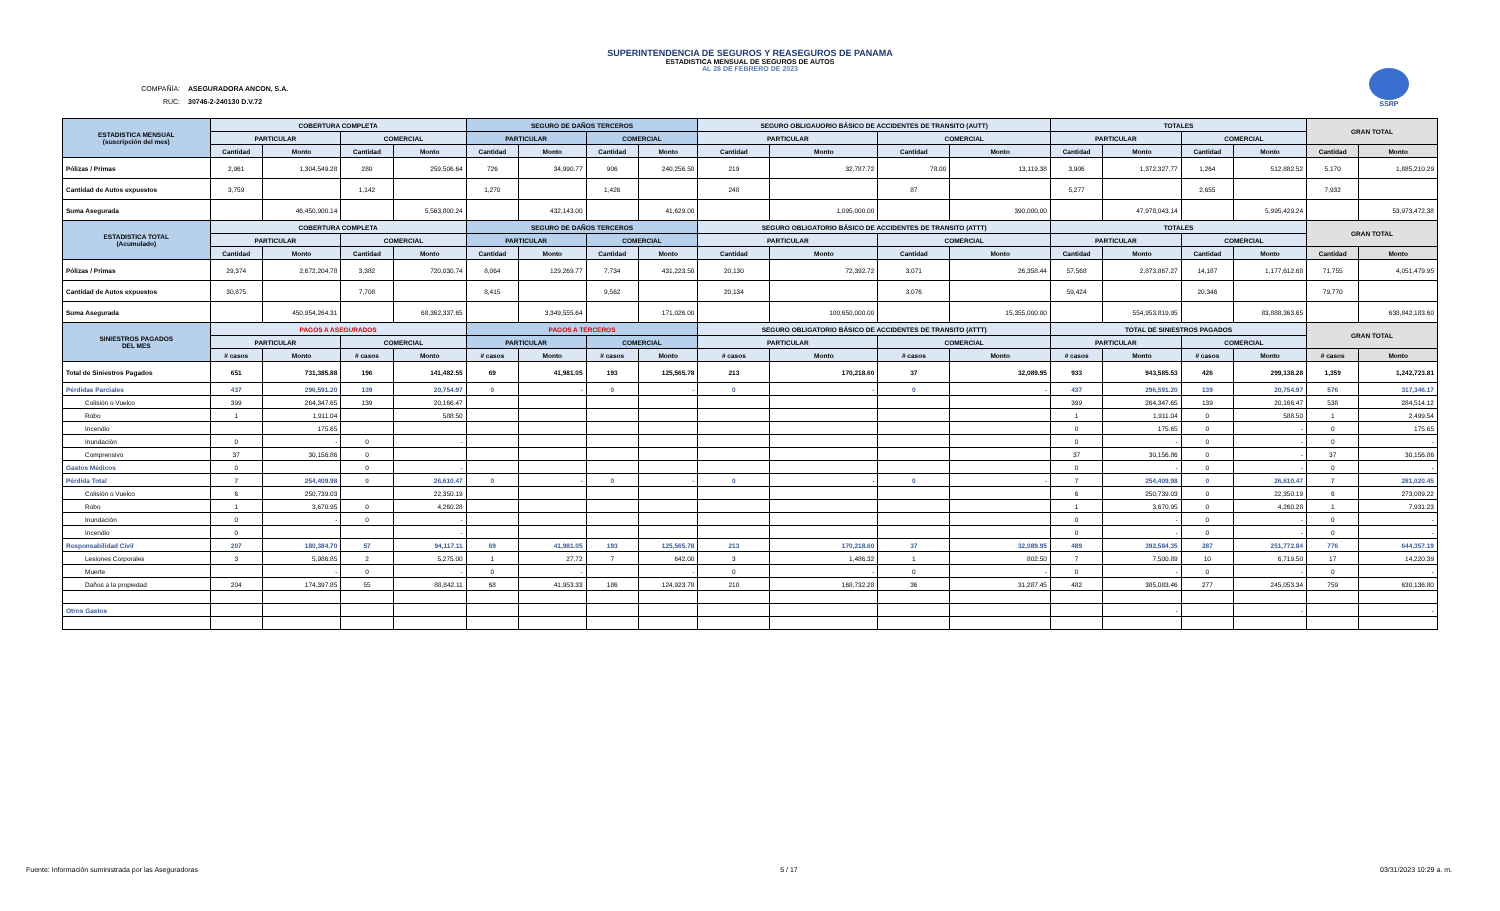SSRP
SUPERINTENDENCIA DE SEGUROS Y REASEGUROS DE PANAMA
ESTADISTICA MENSUAL DE SEGUROS DE AUTOS
AL 28 DE FEBRERO DE 2023
COMPAÑÍA: ASEGURADORA ANCON, S.A.
RUC: 30746-2-240130 D.V.72
| ESTADISTICA MENSUAL (suscripción del mes) | COBERTURA COMPLETA | | | | SEGURO DE DAÑOS TERCEROS | | | | SEGURO OBLIGAUORIO BÁSICO DE ACCIDENTES DE TRANSITO (AUTT) | | | | TOTALES | | | | GRAN TOTAL | |
| --- | --- | --- | --- | --- | --- | --- | --- | --- | --- | --- | --- | --- | --- | --- | --- | --- | --- | --- |
| | PARTICULAR | | COMERCIAL | | PARTICULAR | | COMERCIAL | | PARTICULAR | | COMERCIAL | | PARTICULAR | | COMERCIAL | | | |
| | Cantidad | Monto | Cantidad | Monto | Cantidad | Monto | Cantidad | Monto | Cantidad | Monto | Cantidad | Monto | Cantidad | Monto | Cantidad | Monto | Cantidad | Monto |
| Pólizas / Primas | 2,961 | 1,304,549.28 | 280 | 259,506.64 | 726 | 34,990.77 | 906 | 240,256.50 | 219 | 32,787.72 | 78.00 | 13,119.38 | 3,906 | 1,372,327.77 | 1,264 | 512,882.52 | 5,170 | 1,885,210.29 |
| Cantidad de Autos expuestos | 3,759 | | 1,142 | | 1,270 | | 1,426 | | 248 | | 87 | | 5,277 | | 2,655 | | 7,932 | |
| Suma Asegurada | | 46,450,900.14 | | 5,563,800.24 | | 432,143.00 | | 41,629.00 | | 1,095,000.00 | | 390,000.00 | | 47,978,043.14 | | 5,995,429.24 | | 53,973,472.38 |
| ESTADISTICA TOTAL (Acumulado) | COBERTURA COMPLETA | | | | SEGURO DE DAÑOS TERCEROS | | | | SEGURO OBLIGATORIO BÁSICO DE ACCIDENTES DE TRANSITO (ATTT) | | | | TOTALES | | | | GRAN TOTAL | |
| | PARTICULAR | | COMERCIAL | | PARTICULAR | | COMERCIAL | | PARTICULAR | | COMERCIAL | | PARTICULAR | | COMERCIAL | | | |
| | Cantidad | Monto | Cantidad | Monto | Cantidad | Monto | Cantidad | Monto | Cantidad | Monto | Cantidad | Monto | Cantidad | Monto | Cantidad | Monto | Cantidad | Monto |
| Pólizas / Primas | 29,374 | 2,672,204.78 | 3,382 | 720,030.74 | 8,064 | 129,269.77 | 7,734 | 431,223.50 | 20,130 | 72,392.72 | 3,071 | 26,358.44 | 57,568 | 2,873,867.27 | 14,187 | 1,177,612.68 | 71,755 | 4,051,479.95 |
| Cantidad de Autos expuestos | 30,875 | | 7,708 | | 8,415 | | 9,562 | | 20,134 | | 3,076 | | 59,424 | | 20,346 | | 79,770 | |
| Suma Asegurada | | 450,954,264.31 | | 68,362,337.65 | | 3,349,555.64 | | 171,026.00 | | 100,650,000.00 | | 15,355,000.00 | | 554,953,819.95 | | 83,888,363.65 | | 638,842,183.60 |
| SINIESTROS PAGADOS DEL MES | PAGOS A ASEGURADOS | | | | PAGOS A TERCEROS | | | | SEGURO OBLIGATORIO BÁSICO DE ACCIDENTES DE TRANSITO (ATTT) | | | | TOTAL DE SINIESTROS PAGADOS | | | | GRAN TOTAL | |
| | PARTICULAR | | COMERCIAL | | PARTICULAR | | COMERCIAL | | PARTICULAR | | COMERCIAL | | PARTICULAR | | COMERCIAL | | | |
| | # casos | Monto | # casos | Monto | # casos | Monto | # casos | Monto | # casos | Monto | # casos | Monto | # casos | Monto | # casos | Monto | # casos | Monto |
| Total de Siniestros Pagados | 651 | 731,385.88 | 196 | 141,482.55 | 69 | 41,981.05 | 193 | 125,565.78 | 213 | 170,218.60 | 37 | 32,089.95 | 933 | 943,585.53 | 426 | 299,138.28 | 1,359 | 1,242,723.81 |
| Pérdidas Parciales | 437 | 296,591.20 | 139 | 20,754.97 | 0 | - | 0 | - | 0 | - | 0 | - | 437 | 296,591.20 | 139 | 20,754.97 | 576 | 317,346.17 |
| Colisión o Vuelco | 399 | 264,347.65 | 139 | 20,166.47 | | | | | | | | | 399 | 264,347.65 | 139 | 20,166.47 | 538 | 284,514.12 |
| Robo | 1 | 1,911.04 | | 588.50 | | | | | | | | | 1 | 1,911.04 | 0 | 588.50 | 1 | 2,499.54 |
| Incendio | | 175.65 | | | | | | | | | | | 0 | 175.65 | 0 | - | 0 | 175.65 |
| Inundación | 0 | - | 0 | - | | | | | | | | | 0 | - | 0 | - | 0 | - |
| Comprensivo | 37 | 30,156.86 | 0 | | | | | | | | | | 37 | 30,156.86 | 0 | - | 37 | 30,156.86 |
| Gastos Médicos | 0 | | 0 | - | | | | | | | | | 0 | - | 0 | - | 0 | - |
| Pérdida Total | 7 | 254,409.98 | 0 | 26,610.47 | 0 | - | 0 | - | 0 | - | 0 | - | 7 | 254,409.98 | 0 | 26,610.47 | 7 | 281,020.45 |
| Colisión o Vuelco | 6 | 250,739.03 | | 22,350.19 | | | | | | | | | 6 | 250,739.03 | 0 | 22,350.19 | 6 | 273,089.22 |
| Robo | 1 | 3,670.95 | 0 | 4,260.28 | | | | | | | | | 1 | 3,670.95 | 0 | 4,260.28 | 1 | 7,931.23 |
| Inundación | 0 | - | 0 | - | | | | | | | | | 0 | - | 0 | - | 0 | - |
| Incendio | 0 | | | - | | | | | | | | | 0 | - | 0 | - | 0 | - |
| Responsabilidad Civil | 207 | 180,384.70 | 57 | 94,117.11 | 69 | 41,981.05 | 193 | 125,565.78 | 213 | 170,218.60 | 37 | 32,089.95 | 489 | 392,584.35 | 287 | 251,772.84 | 776 | 644,357.19 |
| Lesiones Corporales | 3 | 5,986.85 | 2 | 5,275.00 | 1 | 27.72 | 7 | 642.00 | 3 | 1,486.32 | 1 | 802.50 | 7 | 7,500.89 | 10 | 6,719.50 | 17 | 14,220.39 |
| Muerte | | - | 0 | - | 0 | - | | - | 0 | - | 0 | - | 0 | - | 0 | - | 0 | - |
| Daños a la propiedad | 204 | 174,397.85 | 55 | 88,842.11 | 68 | 41,953.33 | 186 | 124,923.78 | 210 | 168,732.28 | 36 | 31,287.45 | 482 | 385,083.46 | 277 | 245,053.34 | 759 | 630,136.80 |
| Otros Gastos | | | | | | | | | | | | | | - | | - | | - |
Fuente: Información suministrada por las Aseguradoras 5 / 17 03/31/2023 10:29 a. m.